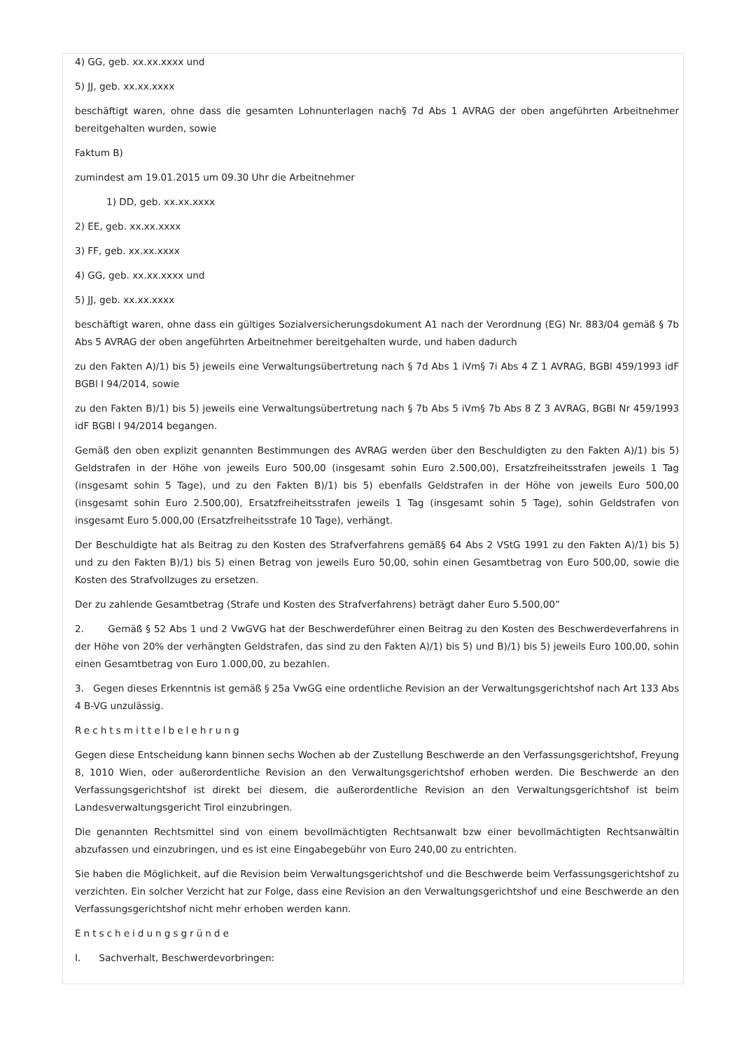4) GG, geb. xx.xx.xxxx und
5) JJ, geb. xx.xx.xxxx
beschäftigt waren, ohne dass die gesamten Lohnunterlagen nach§ 7d Abs 1 AVRAG der oben angeführten Arbeitnehmer bereitgehalten wurden, sowie
Faktum B)
zumindest am 19.01.2015 um 09.30 Uhr die Arbeitnehmer
1) DD, geb. xx.xx.xxxx
2) EE, geb. xx.xx.xxxx
3) FF, geb. xx.xx.xxxx
4) GG, geb. xx.xx.xxxx und
5) JJ, geb. xx.xx.xxxx
beschäftigt waren, ohne dass ein gültiges Sozialversicherungsdokument A1 nach der Verordnung (EG) Nr. 883/04 gemäß § 7b Abs 5 AVRAG der oben angeführten Arbeitnehmer bereitgehalten wurde, und haben dadurch
zu den Fakten A)/1) bis 5) jeweils eine Verwaltungsübertretung nach § 7d Abs 1 iVm§ 7i Abs 4 Z 1 AVRAG, BGBl 459/1993 idF BGBl I 94/2014, sowie
zu den Fakten B)/1) bis 5) jeweils eine Verwaltungsübertretung nach § 7b Abs 5 iVm§ 7b Abs 8 Z 3 AVRAG, BGBl Nr 459/1993 idF BGBl I 94/2014 begangen.
Gemäß den oben explizit genannten Bestimmungen des AVRAG werden über den Beschuldigten zu den Fakten A)/1) bis 5) Geldstrafen in der Höhe von jeweils Euro 500,00 (insgesamt sohin Euro 2.500,00), Ersatzfreiheitsstrafen jeweils 1 Tag (insgesamt sohin 5 Tage), und zu den Fakten B)/1) bis 5) ebenfalls Geldstrafen in der Höhe von jeweils Euro 500,00 (insgesamt sohin Euro 2.500,00), Ersatzfreiheitsstrafen jeweils 1 Tag (insgesamt sohin 5 Tage), sohin Geldstrafen von insgesamt Euro 5.000,00 (Ersatzfreiheitsstrafe 10 Tage), verhängt.
Der Beschuldigte hat als Beitrag zu den Kosten des Strafverfahrens gemäß§ 64 Abs 2 VStG 1991 zu den Fakten A)/1) bis 5) und zu den Fakten B)/1) bis 5) einen Betrag von jeweils Euro 50,00, sohin einen Gesamtbetrag von Euro 500,00, sowie die Kosten des Strafvollzuges zu ersetzen.
Der zu zahlende Gesamtbetrag (Strafe und Kosten des Strafverfahrens) beträgt daher Euro 5.500,00“
2. Gemäß § 52 Abs 1 und 2 VwGVG hat der Beschwerdeführer einen Beitrag zu den Kosten des Beschwerdeverfahrens in der Höhe von 20% der verhängten Geldstrafen, das sind zu den Fakten A)/1) bis 5) und B)/1) bis 5) jeweils Euro 100,00, sohin einen Gesamtbetrag von Euro 1.000,00, zu bezahlen.
3. Gegen dieses Erkenntnis ist gemäß § 25a VwGG eine ordentliche Revision an der Verwaltungsgerichtshof nach Art 133 Abs 4 B-VG unzulässig.
Rechtsmittelbelehrung
Gegen diese Entscheidung kann binnen sechs Wochen ab der Zustellung Beschwerde an den Verfassungsgerichtshof, Freyung 8, 1010 Wien, oder außerordentliche Revision an den Verwaltungsgerichtshof erhoben werden. Die Beschwerde an den Verfassungsgerichtshof ist direkt bei diesem, die außerordentliche Revision an den Verwaltungsgerichtshof ist beim Landesverwaltungsgericht Tirol einzubringen.
Die genannten Rechtsmittel sind von einem bevollmächtigten Rechtsanwalt bzw einer bevollmächtigten Rechtsanwältin abzufassen und einzubringen, und es ist eine Eingabegebühr von Euro 240,00 zu entrichten.
Sie haben die Möglichkeit, auf die Revision beim Verwaltungsgerichtshof und die Beschwerde beim Verfassungsgerichtshof zu verzichten. Ein solcher Verzicht hat zur Folge, dass eine Revision an den Verwaltungsgerichtshof und eine Beschwerde an den Verfassungsgerichtshof nicht mehr erhoben werden kann.
Entscheidungsgründe
I. Sachverhalt, Beschwerdevorbringen: